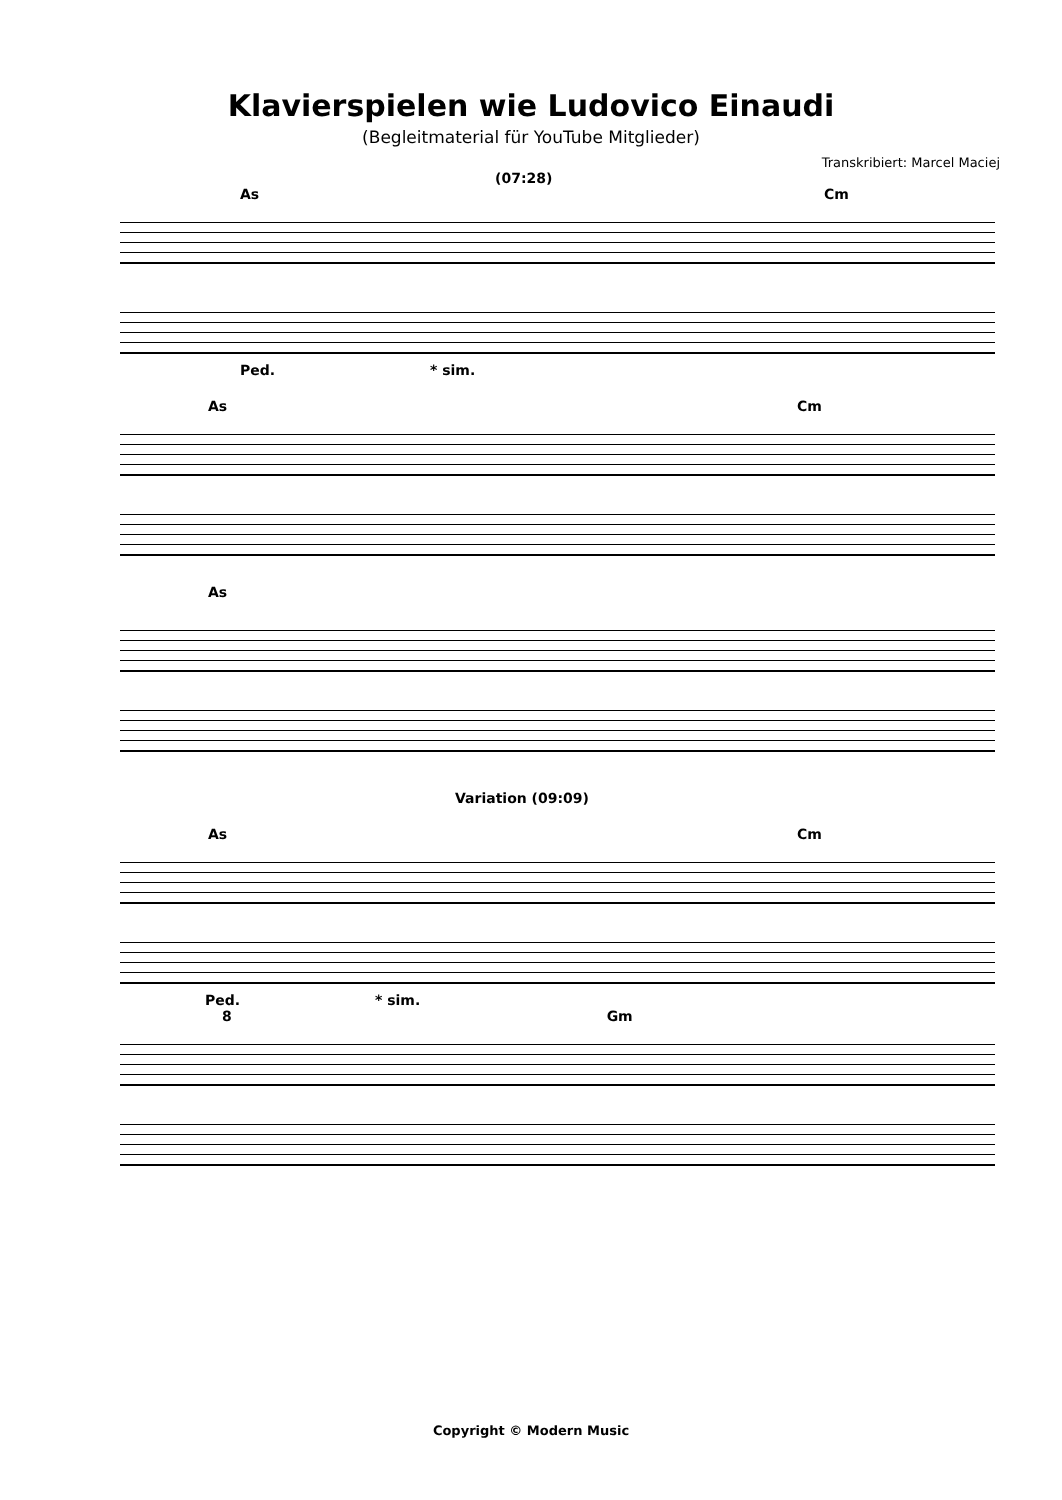Klavierspielen wie Ludovico Einaudi
(Begleitmaterial für YouTube Mitglieder)
Transkribiert: Marcel Maciej
(07:28)
As Cm
Ped. * sim.
As Cm
As
Variation (09:09)
As Cm
Ped. * sim.
8 Gm
Copyright © Modern Music